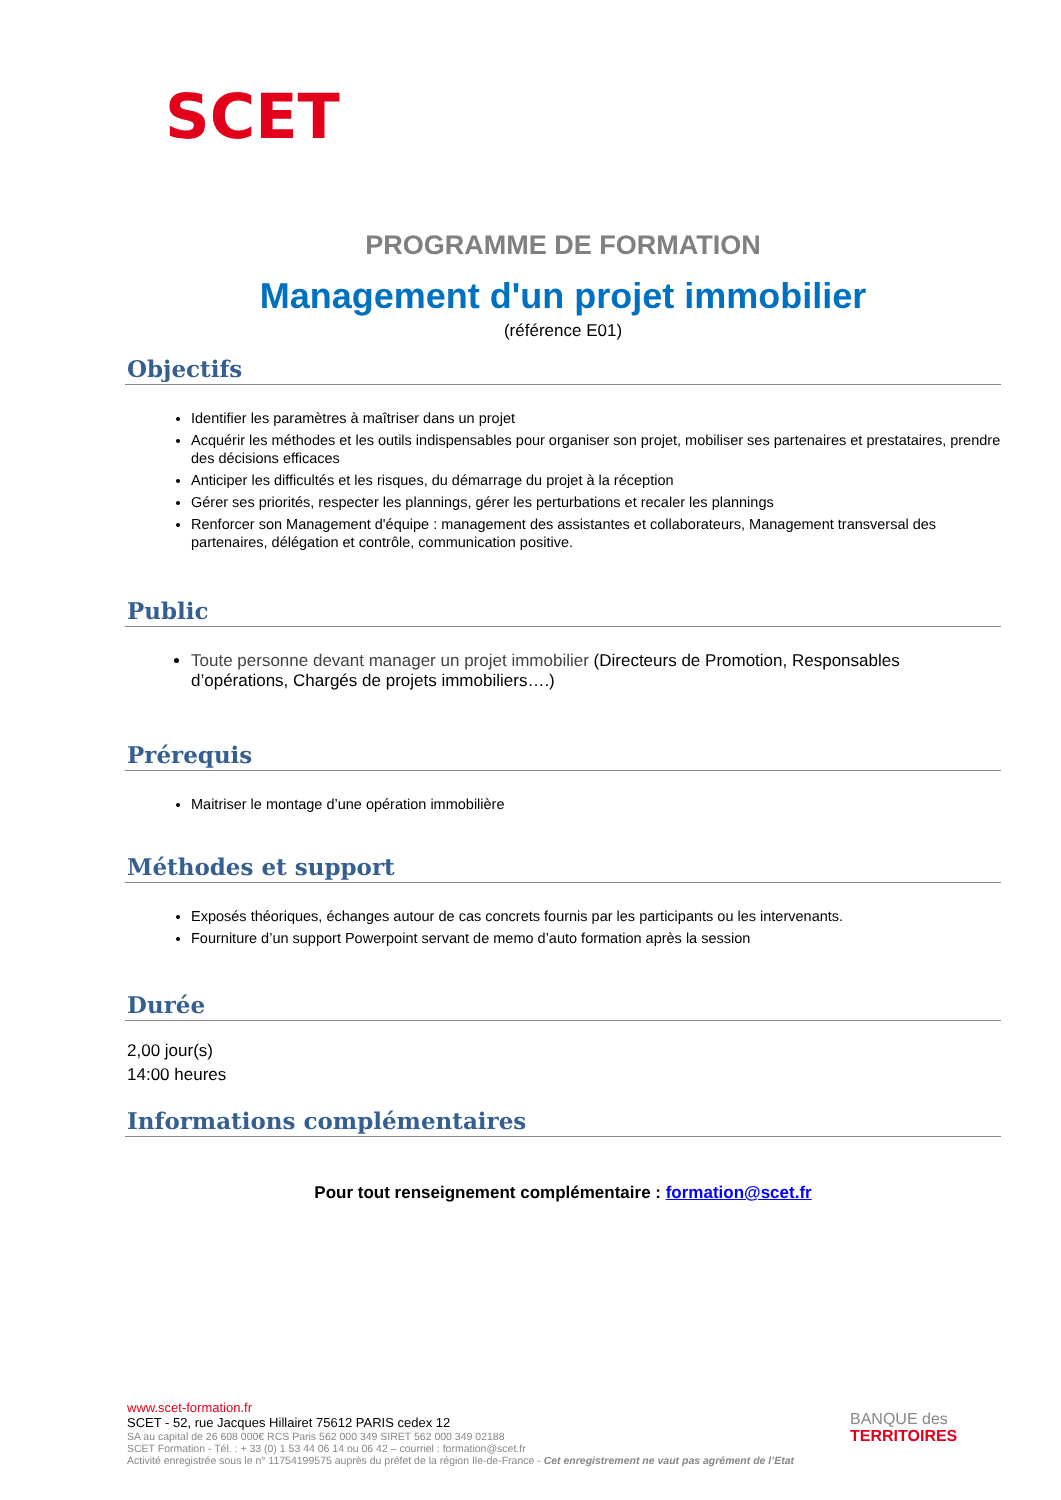SCET
PROGRAMME DE FORMATION
Management d'un projet immobilier
(référence E01)
Objectifs
Identifier les paramètres à maîtriser dans un projet
Acquérir les méthodes et les outils indispensables pour organiser son projet, mobiliser ses partenaires et prestataires, prendre des décisions efficaces
Anticiper les difficultés et les risques, du démarrage du projet à la réception
Gérer ses priorités, respecter les plannings, gérer les perturbations et recaler les plannings
Renforcer son Management d'équipe : management des assistantes et collaborateurs, Management transversal des partenaires, délégation et contrôle, communication positive.
Public
Toute personne devant manager un projet immobilier (Directeurs de Promotion, Responsables d’opérations, Chargés de projets immobiliers….)
Prérequis
Maitriser le montage d’une opération immobilière
Méthodes et support
Exposés théoriques, échanges autour de cas concrets fournis par les participants ou les intervenants.
Fourniture d’un support Powerpoint servant de memo d’auto formation après la session
Durée
2,00 jour(s)
14:00 heures
Informations complémentaires
Pour tout renseignement complémentaire : formation@scet.fr
www.scet-formation.fr
SCET - 52, rue Jacques Hillairet 75612 PARIS cedex 12
SA au capital de 26 608 000€ RCS Paris 562 000 349 SIRET 562 000 349 02188
SCET Formation - Tél. : + 33 (0) 1 53 44 06 14 ou 06 42 – courriel : formation@scet.fr
Activité enregistrée sous le n° 11754199575 auprès du préfet de la région Ile-de-France - Cet enregistrement ne vaut pas agrément de l’Etat
BANQUE des
TERRITOIRES